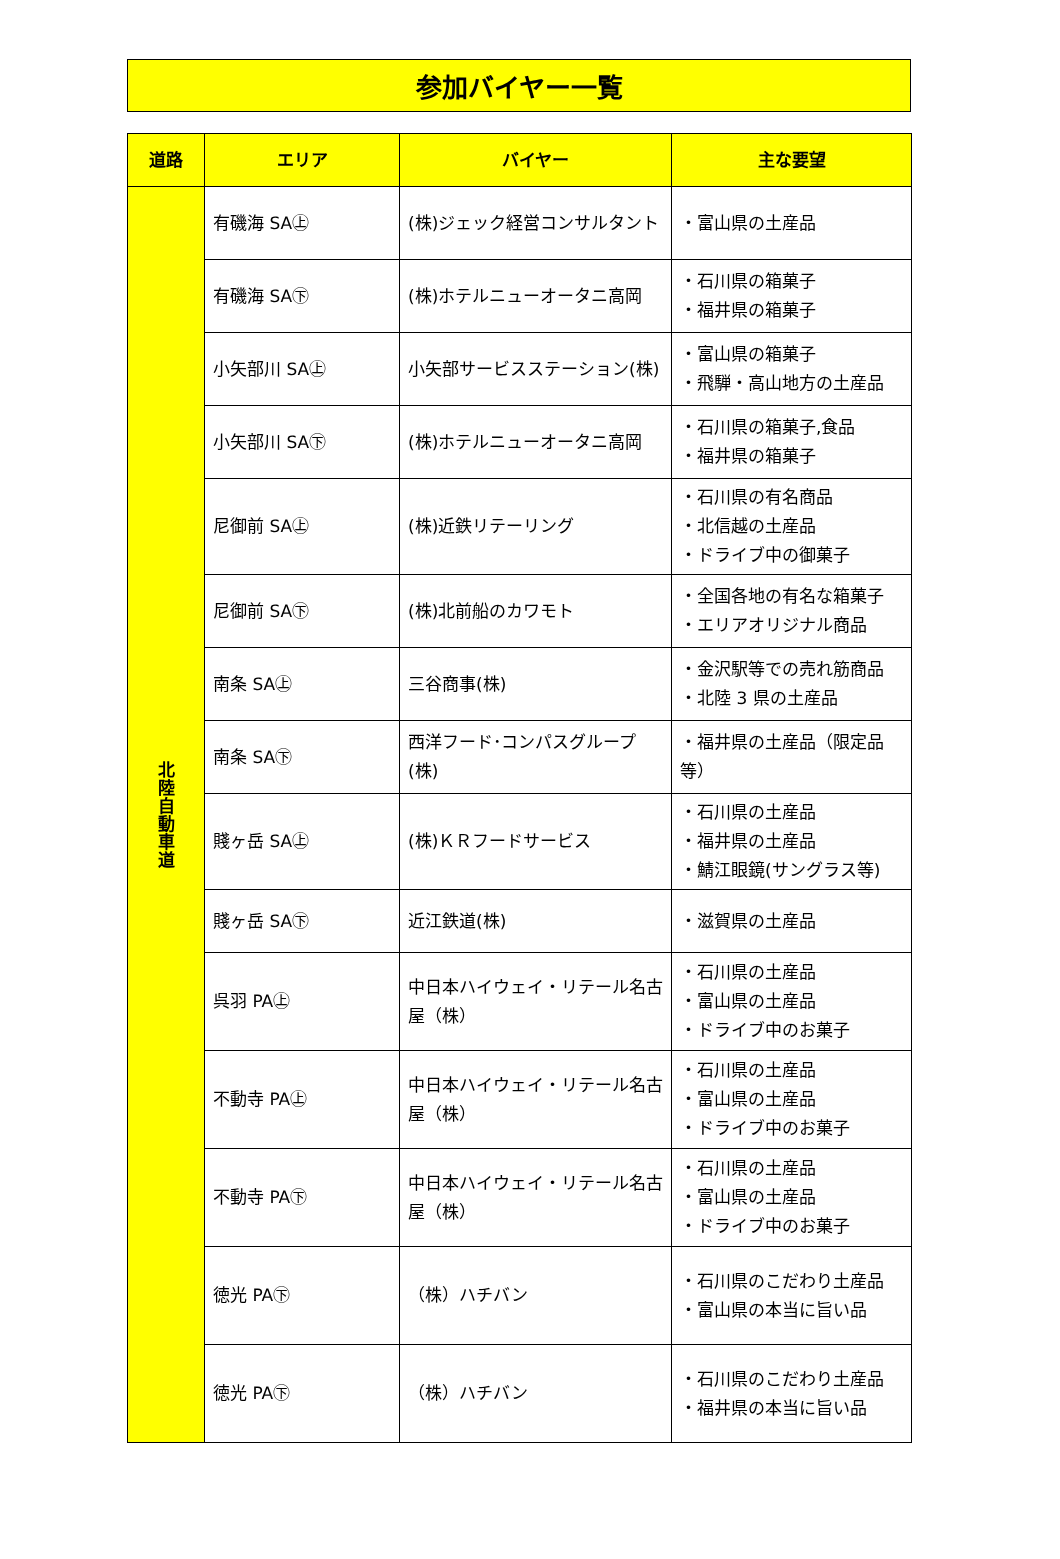参加バイヤー一覧
| 道路 | エリア | バイヤー | 主な要望 |
| --- | --- | --- | --- |
| 北 陸 自 動 車 道 | 有磯海 SA㊤ | (株)ジェック経営コンサルタント | ・富山県の土産品 |
| | 有磯海 SA㊦ | (株)ホテルニューオータニ高岡 | ・石川県の箱菓子 ・福井県の箱菓子 |
| | 小矢部川 SA㊤ | 小矢部サービスステーション(株) | ・富山県の箱菓子 ・飛騨・高山地方の土産品 |
| | 小矢部川 SA㊦ | (株)ホテルニューオータニ高岡 | ・石川県の箱菓子,食品 ・福井県の箱菓子 |
| | 尼御前 SA㊤ | (株)近鉄リテーリング | ・石川県の有名商品 ・北信越の土産品 ・ドライブ中の御菓子 |
| | 尼御前 SA㊦ | (株)北前船のカワモト | ・全国各地の有名な箱菓子 ・エリアオリジナル商品 |
| | 南条 SA㊤ | 三谷商事(株) | ・金沢駅等での売れ筋商品 ・北陸 3 県の土産品 |
| | 南条 SA㊦ | 西洋フード･コンパスグループ(株) | ・福井県の土産品（限定品等） |
| | 賤ヶ岳 SA㊤ | (株)ＫＲフードサービス | ・石川県の土産品 ・福井県の土産品 ・鯖江眼鏡(サングラス等) |
| | 賤ヶ岳 SA㊦ | 近江鉄道(株) | ・滋賀県の土産品 |
| | 呉羽 PA㊤ | 中日本ハイウェイ・リテール名古屋（株） | ・石川県の土産品 ・富山県の土産品 ・ドライブ中のお菓子 |
| | 不動寺 PA㊤ | 中日本ハイウェイ・リテール名古屋（株） | ・石川県の土産品 ・富山県の土産品 ・ドライブ中のお菓子 |
| | 不動寺 PA㊦ | 中日本ハイウェイ・リテール名古屋（株） | ・石川県の土産品 ・富山県の土産品 ・ドライブ中のお菓子 |
| | 徳光 PA㊦ | （株）ハチバン | ・石川県のこだわり土産品 ・富山県の本当に旨い品 |
| | 徳光 PA㊦ | （株）ハチバン | ・石川県のこだわり土産品 ・福井県の本当に旨い品 |